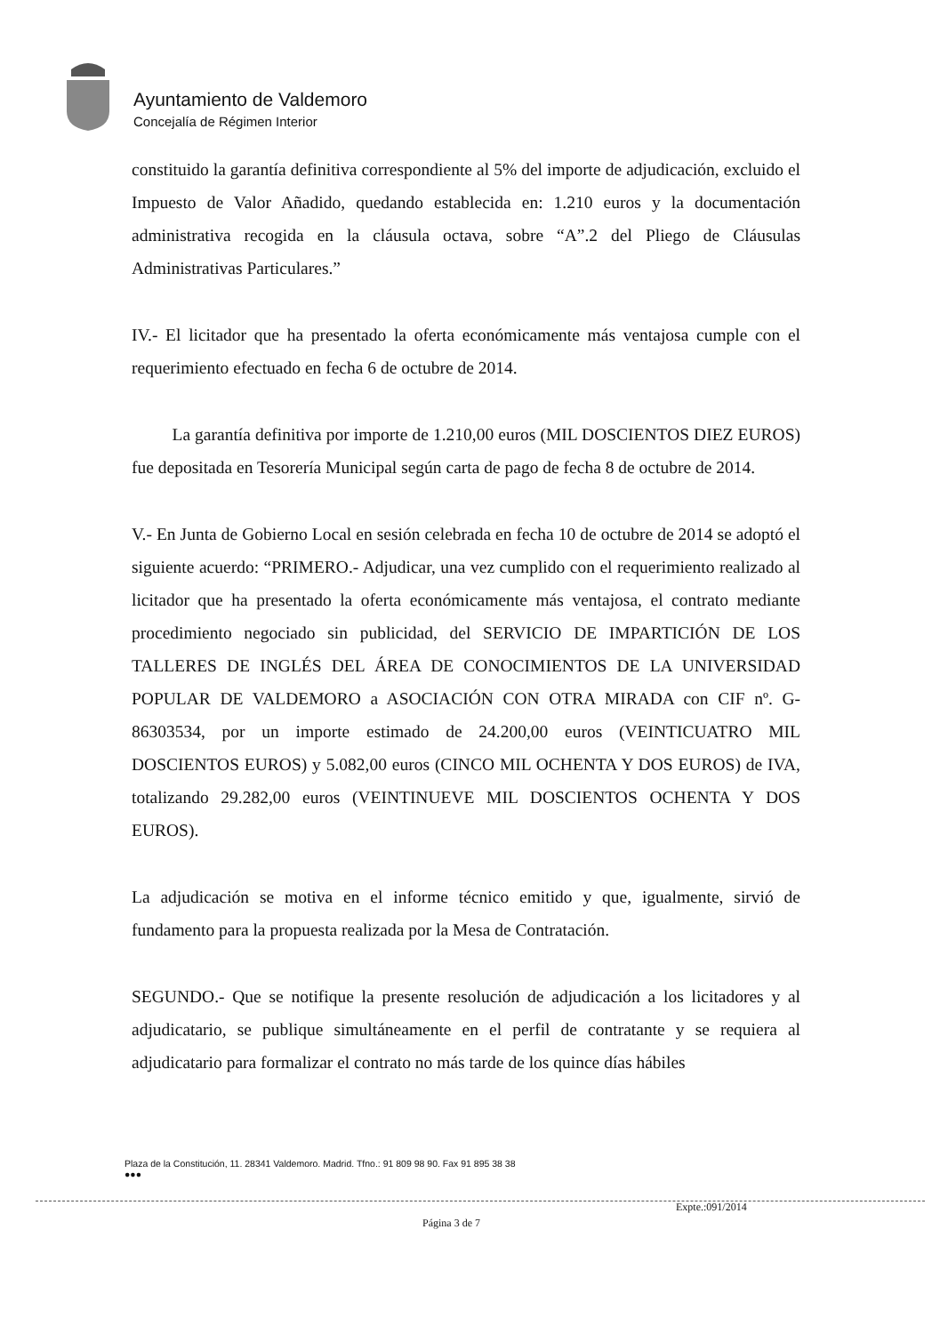Ayuntamiento de Valdemoro
Concejalía de Régimen Interior
constituido la garantía definitiva correspondiente al 5% del importe de adjudicación, excluido el Impuesto de Valor Añadido, quedando establecida en: 1.210 euros y la documentación administrativa recogida en la cláusula octava, sobre “A”.2 del Pliego de Cláusulas Administrativas Particulares.”
IV.- El licitador que ha presentado la oferta económicamente más ventajosa cumple con el requerimiento efectuado en fecha 6 de octubre de 2014.
La garantía definitiva por importe de 1.210,00 euros (MIL DOSCIENTOS DIEZ EUROS) fue depositada en Tesorería Municipal según carta de pago de fecha 8 de octubre de 2014.
V.- En Junta de Gobierno Local en sesión celebrada en fecha 10 de octubre de 2014 se adoptó el siguiente acuerdo: “PRIMERO.- Adjudicar, una vez cumplido con el requerimiento realizado al licitador que ha presentado la oferta económicamente más ventajosa, el contrato mediante procedimiento negociado sin publicidad, del SERVICIO DE IMPARTICIÓN DE LOS TALLERES DE INGLÉS DEL ÁREA DE CONOCIMIENTOS DE LA UNIVERSIDAD POPULAR DE VALDEMORO a ASOCIACIÓN CON OTRA MIRADA con CIF nº. G-86303534, por un importe estimado de 24.200,00 euros (VEINTICUATRO MIL DOSCIENTOS EUROS) y 5.082,00 euros (CINCO MIL OCHENTA Y DOS EUROS) de IVA, totalizando 29.282,00 euros (VEINTINUEVE MIL DOSCIENTOS OCHENTA Y DOS EUROS).
La adjudicación se motiva en el informe técnico emitido y que, igualmente, sirvió de fundamento para la propuesta realizada por la Mesa de Contratación.
SEGUNDO.- Que se notifique la presente resolución de adjudicación a los licitadores y al adjudicatario, se publique simultáneamente en el perfil de contratante y se requiera al adjudicatario para formalizar el contrato no más tarde de los quince días hábiles
Plaza de la Constitución, 11. 28341 Valdemoro. Madrid. Tfno.: 91 809 98 90. Fax 91 895 38 38
●●●
Expte.:091/2014
Página 3 de 7